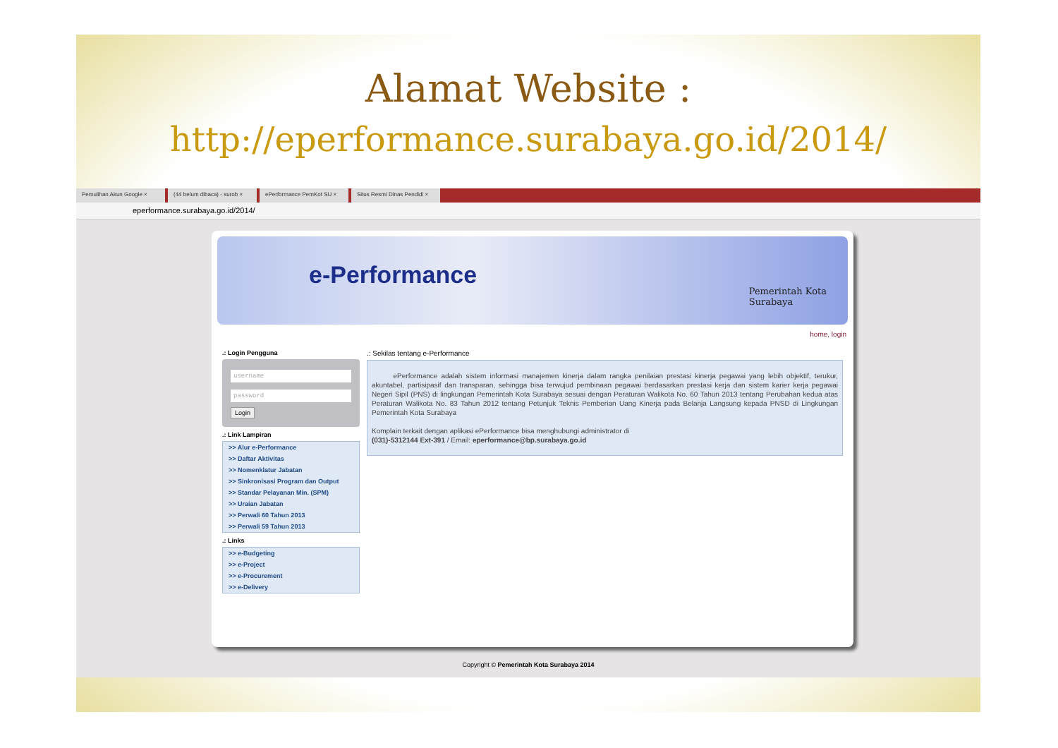Alamat Website :
http://eperformance.surabaya.go.id/2014/
Pemulihan Akun Google × (44 belum dibaca) - surob × ePerformance PemKot SU × Situs Resmi Dinas Pendidi ×
eperformance.surabaya.go.id/2014/
e-Performance
Pemerintah Kota
Surabaya
home, login
.: Login Pengguna
username
password
Login
.: Link Lampiran
>> Alur e-Performance
>> Daftar Aktivitas
>> Nomenklatur Jabatan
>> Sinkronisasi Program dan Output
>> Standar Pelayanan Min. (SPM)
>> Uraian Jabatan
>> Perwali 60 Tahun 2013
>> Perwali 59 Tahun 2013
.: Links
>> e-Budgeting
>> e-Project
>> e-Procurement
>> e-Delivery
.: Sekilas tentang e-Performance
ePerformance adalah sistem informasi manajemen kinerja dalam rangka penilaian prestasi kinerja pegawai yang lebih objektif, terukur, akuntabel, partisipasif dan transparan, sehingga bisa terwujud pembinaan pegawai berdasarkan prestasi kerja dan sistem karier kerja pegawai Negeri Sipil (PNS) di lingkungan Pemerintah Kota Surabaya sesuai dengan Peraturan Walikota No. 60 Tahun 2013 tentang Perubahan kedua atas Peraturan Walikota No. 83 Tahun 2012 tentang Petunjuk Teknis Pemberian Uang Kinerja pada Belanja Langsung kepada PNSD di Lingkungan Pemerintah Kota Surabaya
Komplain terkait dengan aplikasi ePerformance bisa menghubungi administrator di
(031)-5312144 Ext-391 / Email: eperformance@bp.surabaya.go.id
Copyright © Pemerintah Kota Surabaya 2014